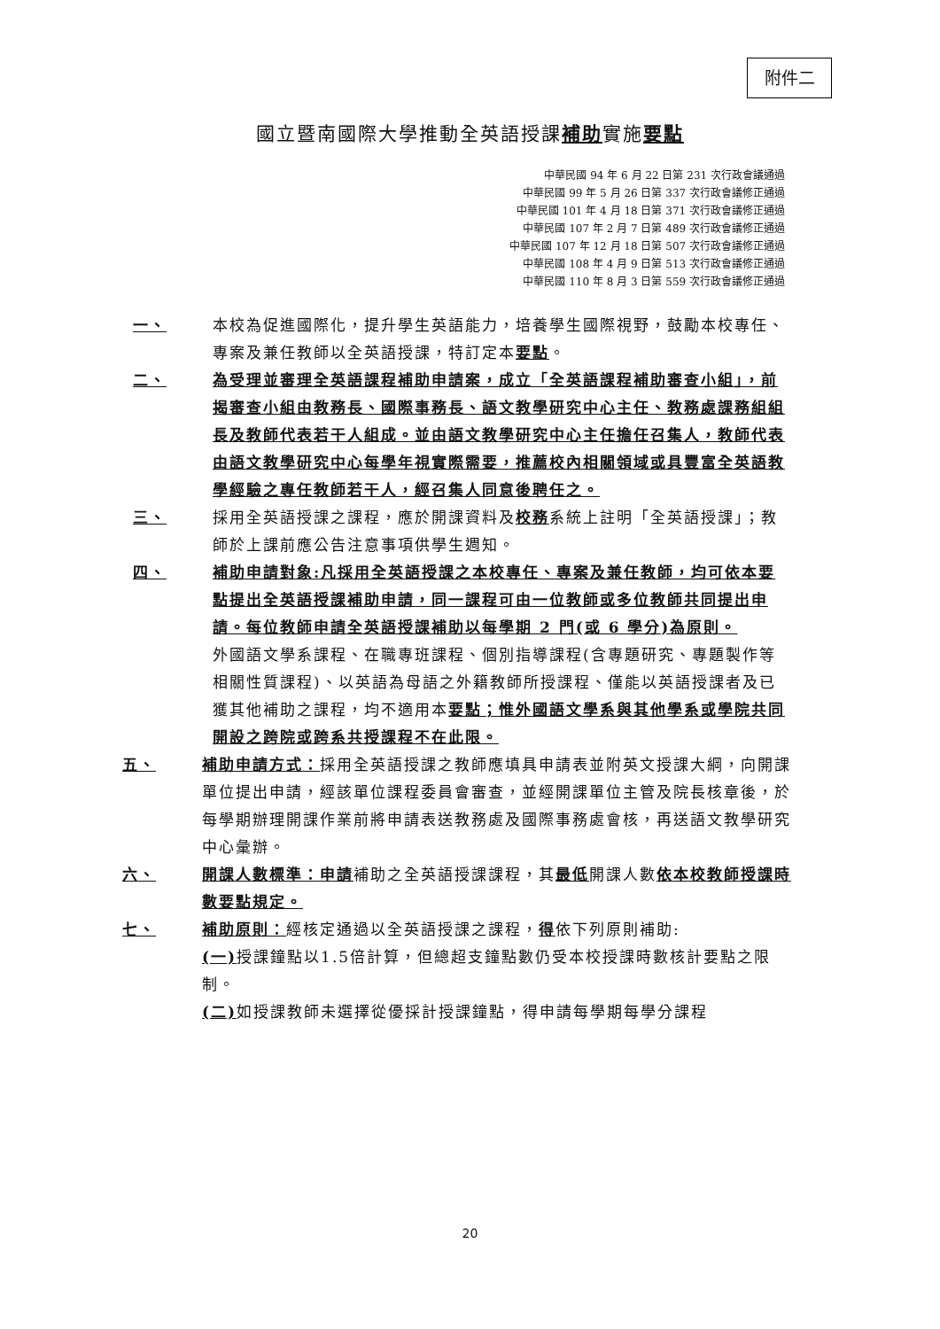附件二
國立暨南國際大學推動全英語授課補助實施要點
中華民國 94 年 6 月 22 日第 231 次行政會議通過
中華民國 99 年 5 月 26 日第 337 次行政會議修正通過
中華民國 101 年 4 月 18 日第 371 次行政會議修正通過
中華民國 107 年 2 月 7 日第 489 次行政會議修正通過
中華民國 107 年 12 月 18 日第 507 次行政會議修正通過
中華民國 108 年 4 月 9 日第 513 次行政會議修正通過
中華民國 110 年 8 月 3 日第 559 次行政會議修正通過
一、 本校為促進國際化，提升學生英語能力，培養學生國際視野，鼓勵本校專任、專案及兼任教師以全英語授課，特訂定本要點。
二、 為受理並審理全英語課程補助申請案，成立「全英語課程補助審查小組」，前揭審查小組由教務長、國際事務長、語文教學研究中心主任、教務處課務組組長及教師代表若干人組成。並由語文教學研究中心主任擔任召集人，教師代表由語文教學研究中心每學年視實際需要，推薦校內相關領域或具豐富全英語教學經驗之專任教師若干人，經召集人同意後聘任之。
三、 採用全英語授課之課程，應於開課資料及校務系統上註明「全英語授課」；教師於上課前應公告注意事項供學生週知。
四、 補助申請對象:凡採用全英語授課之本校專任、專案及兼任教師，均可依本要點提出全英語授課補助申請，同一課程可由一位教師或多位教師共同提出申請。每位教師申請全英語授課補助以每學期 2 門(或 6 學分)為原則。
外國語文學系課程、在職專班課程、個別指導課程(含專題研究、專題製作等相關性質課程)、以英語為母語之外籍教師所授課程、僅能以英語授課者及已獲其他補助之課程，均不適用本要點；惟外國語文學系與其他學系或學院共同開設之跨院或跨系共授課程不在此限。
五、 補助申請方式：採用全英語授課之教師應填具申請表並附英文授課大綱，向開課單位提出申請，經該單位課程委員會審查，並經開課單位主管及院長核章後，於每學期辦理開課作業前將申請表送教務處及國際事務處會核，再送語文教學研究中心彙辦。
六、 開課人數標準：申請補助之全英語授課課程，其最低開課人數依本校教師授課時數要點規定。
七、 補助原則：經核定通過以全英語授課之課程，得依下列原則補助:
(一) 授課鐘點以1.5倍計算，但總超支鐘點數仍受本校授課時數核計要點之限制。
(二) 如授課教師未選擇從優採計授課鐘點，得申請每學期每學分課程
20